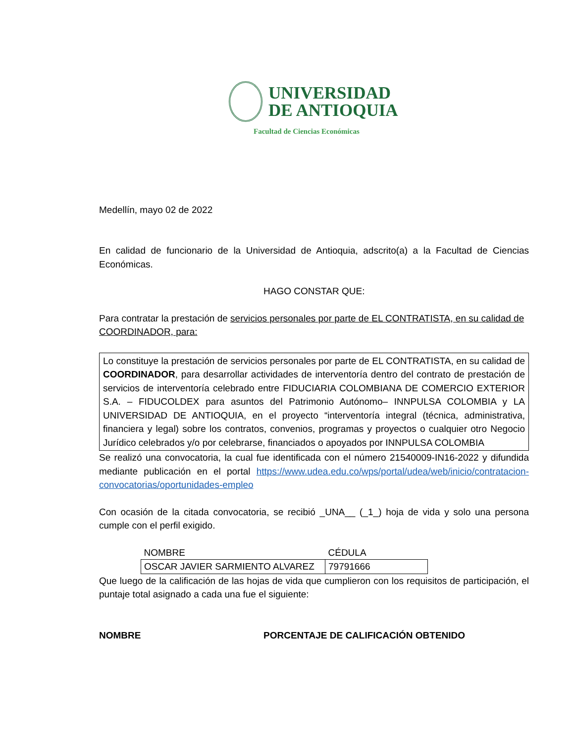UNIVERSIDAD
DE ANTIOQUIA
Facultad de Ciencias Económicas
Medellín, mayo 02 de 2022
En calidad de funcionario de la Universidad de Antioquia, adscrito(a) a la Facultad de Ciencias Económicas.
HAGO CONSTAR QUE:
Para contratar la prestación de servicios personales por parte de EL CONTRATISTA, en su calidad de COORDINADOR, para:
Lo constituye la prestación de servicios personales por parte de EL CONTRATISTA, en su calidad de COORDINADOR, para desarrollar actividades de interventoría dentro del contrato de prestación de servicios de interventoría celebrado entre FIDUCIARIA COLOMBIANA DE COMERCIO EXTERIOR S.A. – FIDUCOLDEX para asuntos del Patrimonio Autónomo– INNPULSA COLOMBIA y LA UNIVERSIDAD DE ANTIOQUIA, en el proyecto “interventoría integral (técnica, administrativa, financiera y legal) sobre los contratos, convenios, programas y proyectos o cualquier otro Negocio Jurídico celebrados y/o por celebrarse, financiados o apoyados por INNPULSA COLOMBIA
Se realizó una convocatoria, la cual fue identificada con el número 21540009-IN16-2022 y difundida mediante publicación en el portal https://www.udea.edu.co/wps/portal/udea/web/inicio/contratacion-convocatorias/oportunidades-empleo
Con ocasión de la citada convocatoria, se recibió _UNA__ (_1_) hoja de vida y solo una persona cumple con el perfil exigido.
| NOMBRE | CÉDULA |
| --- | --- |
| OSCAR JAVIER SARMIENTO ALVAREZ | 79791666 |
Que luego de la calificación de las hojas de vida que cumplieron con los requisitos de participación, el puntaje total asignado a cada una fue el siguiente:
NOMBRE PORCENTAJE DE CALIFICACIÓN OBTENIDO